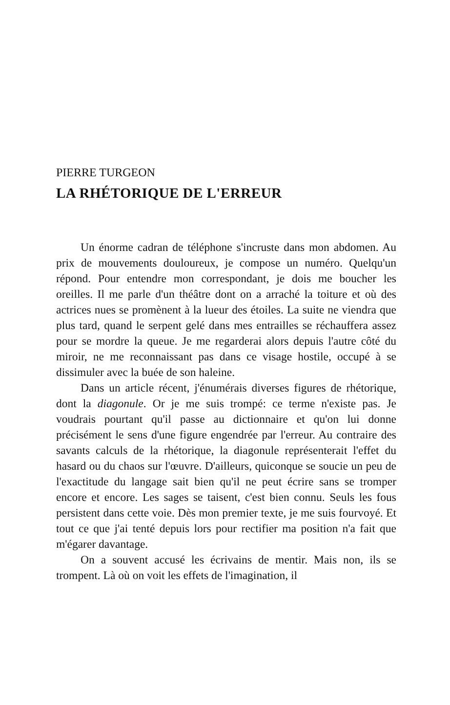PIERRE TURGEON
LA RHÉTORIQUE DE L'ERREUR
Un énorme cadran de téléphone s'incruste dans mon abdomen. Au prix de mouvements douloureux, je compose un numéro. Quelqu'un répond. Pour entendre mon correspondant, je dois me boucher les oreilles. Il me parle d'un théâtre dont on a arraché la toiture et où des actrices nues se promènent à la lueur des étoiles. La suite ne viendra que plus tard, quand le serpent gelé dans mes entrailles se réchauffera assez pour se mordre la queue. Je me regarderai alors depuis l'autre côté du miroir, ne me reconnaissant pas dans ce visage hostile, occupé à se dissimuler avec la buée de son haleine.
Dans un article récent, j'énumérais diverses figures de rhétorique, dont la diagonule. Or je me suis trompé: ce terme n'existe pas. Je voudrais pourtant qu'il passe au dictionnaire et qu'on lui donne précisément le sens d'une figure engendrée par l'erreur. Au contraire des savants calculs de la rhétorique, la diagonule représenterait l'effet du hasard ou du chaos sur l'œuvre. D'ailleurs, quiconque se soucie un peu de l'exactitude du langage sait bien qu'il ne peut écrire sans se tromper encore et encore. Les sages se taisent, c'est bien connu. Seuls les fous persistent dans cette voie. Dès mon premier texte, je me suis fourvoyé. Et tout ce que j'ai tenté depuis lors pour rectifier ma position n'a fait que m'égarer davantage.
On a souvent accusé les écrivains de mentir. Mais non, ils se trompent. Là où on voit les effets de l'imagination, il